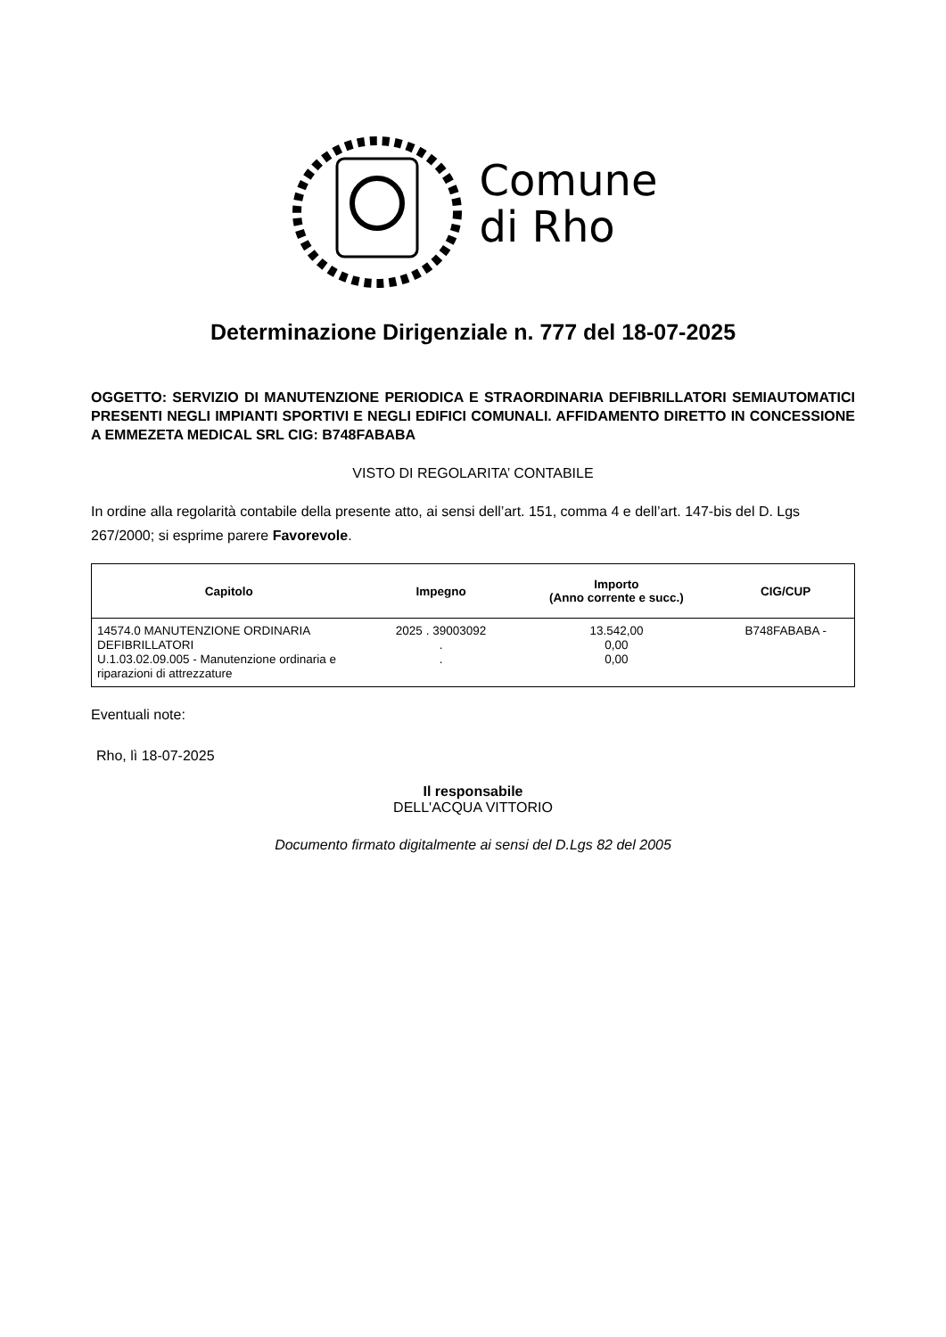Comune
di Rho
Determinazione Dirigenziale n. 777 del 18-07-2025
OGGETTO: SERVIZIO DI MANUTENZIONE PERIODICA E STRAORDINARIA DEFIBRILLATORI SEMIAUTOMATICI PRESENTI NEGLI IMPIANTI SPORTIVI E NEGLI EDIFICI COMUNALI. AFFIDAMENTO DIRETTO IN CONCESSIONE A EMMEZETA MEDICAL SRL CIG: B748FABABA
VISTO DI REGOLARITA’ CONTABILE
In ordine alla regolarità contabile della presente atto, ai sensi dell’art. 151, comma 4 e dell’art. 147-bis del D. Lgs 267/2000; si esprime parere Favorevole.
| Capitolo | Impegno | Importo (Anno corrente e succ.) | CIG/CUP |
| --- | --- | --- | --- |
| 14574.0 MANUTENZIONE ORDINARIA DEFIBRILLATORI U.1.03.02.09.005 - Manutenzione ordinaria e riparazioni di attrezzature | 2025 . 39003092 . . | 13.542,00 0,00 0,00 | B748FABABA - |
Eventuali note:
Rho, lì 18-07-2025
Il responsabile
DELL'ACQUA VITTORIO
Documento firmato digitalmente ai sensi del D.Lgs 82 del 2005